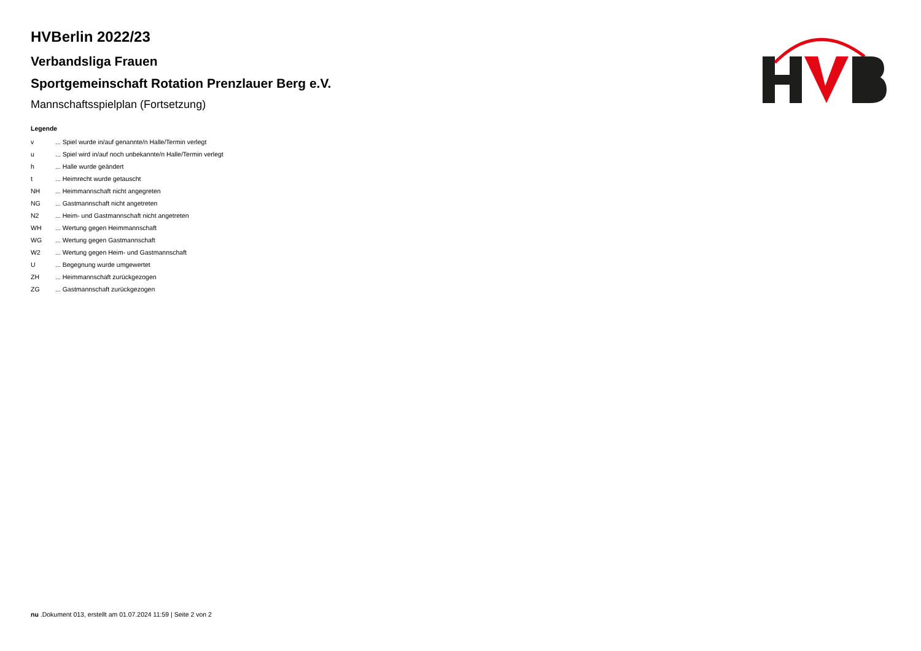HVBerlin 2022/23
Verbandsliga Frauen
Sportgemeinschaft Rotation Prenzlauer Berg e.V.
Mannschaftsspielplan (Fortsetzung)
Legende
| v | ... Spiel wurde in/auf genannte/n Halle/Termin verlegt |
| u | ... Spiel wird in/auf noch unbekannte/n Halle/Termin verlegt |
| h | ... Halle wurde geändert |
| t | ... Heimrecht wurde getauscht |
| NH | ... Heimmannschaft nicht angegreten |
| NG | ... Gastmannschaft nicht angetreten |
| N2 | ... Heim- und Gastmannschaft nicht angetreten |
| WH | ... Wertung gegen Heimmannschaft |
| WG | ... Wertung gegen Gastmannschaft |
| W2 | ... Wertung gegen Heim- und Gastmannschaft |
| U | ... Begegnung wurde umgewertet |
| ZH | ... Heimmannschaft zurückgezogen |
| ZG | ... Gastmannschaft zurückgezogen |
nu .Dokument 013, erstellt am 01.07.2024 11:59 | Seite 2 von 2